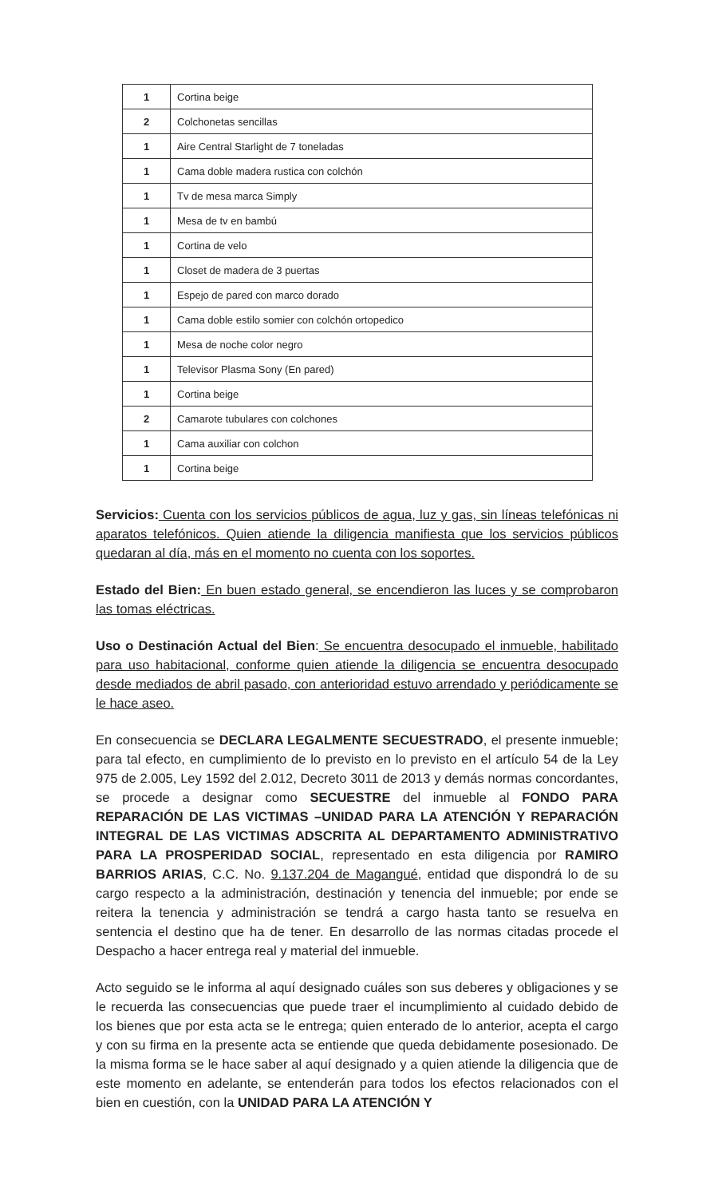| 1 | Cortina beige |
| 2 | Colchonetas sencillas |
| 1 | Aire Central Starlight de 7 toneladas |
| 1 | Cama doble madera rustica con colchón |
| 1 | Tv de mesa marca Simply |
| 1 | Mesa de tv en bambú |
| 1 | Cortina de velo |
| 1 | Closet de madera de 3 puertas |
| 1 | Espejo de pared con marco dorado |
| 1 | Cama doble estilo somier con colchón ortopedico |
| 1 | Mesa de noche color negro |
| 1 | Televisor Plasma Sony (En pared) |
| 1 | Cortina beige |
| 2 | Camarote tubulares con colchones |
| 1 | Cama auxiliar con colchon |
| 1 | Cortina beige |
Servicios: Cuenta con los servicios públicos de agua, luz y gas, sin líneas telefónicas ni aparatos telefónicos. Quien atiende la diligencia manifiesta que los servicios públicos quedaran al día, más en el momento no cuenta con los soportes.
Estado del Bien: En buen estado general, se encendieron las luces y se comprobaron las tomas eléctricas.
Uso o Destinación Actual del Bien: Se encuentra desocupado el inmueble, habilitado para uso habitacional, conforme quien atiende la diligencia se encuentra desocupado desde mediados de abril pasado, con anterioridad estuvo arrendado y periódicamente se le hace aseo.
En consecuencia se DECLARA LEGALMENTE SECUESTRADO, el presente inmueble; para tal efecto, en cumplimiento de lo previsto en lo previsto en el artículo 54 de la Ley 975 de 2.005, Ley 1592 del 2.012, Decreto 3011 de 2013 y demás normas concordantes, se procede a designar como SECUESTRE del inmueble al FONDO PARA REPARACIÓN DE LAS VICTIMAS –UNIDAD PARA LA ATENCIÓN Y REPARACIÓN INTEGRAL DE LAS VICTIMAS ADSCRITA AL DEPARTAMENTO ADMINISTRATIVO PARA LA PROSPERIDAD SOCIAL, representado en esta diligencia por RAMIRO BARRIOS ARIAS, C.C. No. 9.137.204 de Magangué, entidad que dispondrá lo de su cargo respecto a la administración, destinación y tenencia del inmueble; por ende se reitera la tenencia y administración se tendrá a cargo hasta tanto se resuelva en sentencia el destino que ha de tener. En desarrollo de las normas citadas procede el Despacho a hacer entrega real y material del inmueble.
Acto seguido se le informa al aquí designado cuáles son sus deberes y obligaciones y se le recuerda las consecuencias que puede traer el incumplimiento al cuidado debido de los bienes que por esta acta se le entrega; quien enterado de lo anterior, acepta el cargo y con su firma en la presente acta se entiende que queda debidamente posesionado. De la misma forma se le hace saber al aquí designado y a quien atiende la diligencia que de este momento en adelante, se entenderán para todos los efectos relacionados con el bien en cuestión, con la UNIDAD PARA LA ATENCIÓN Y